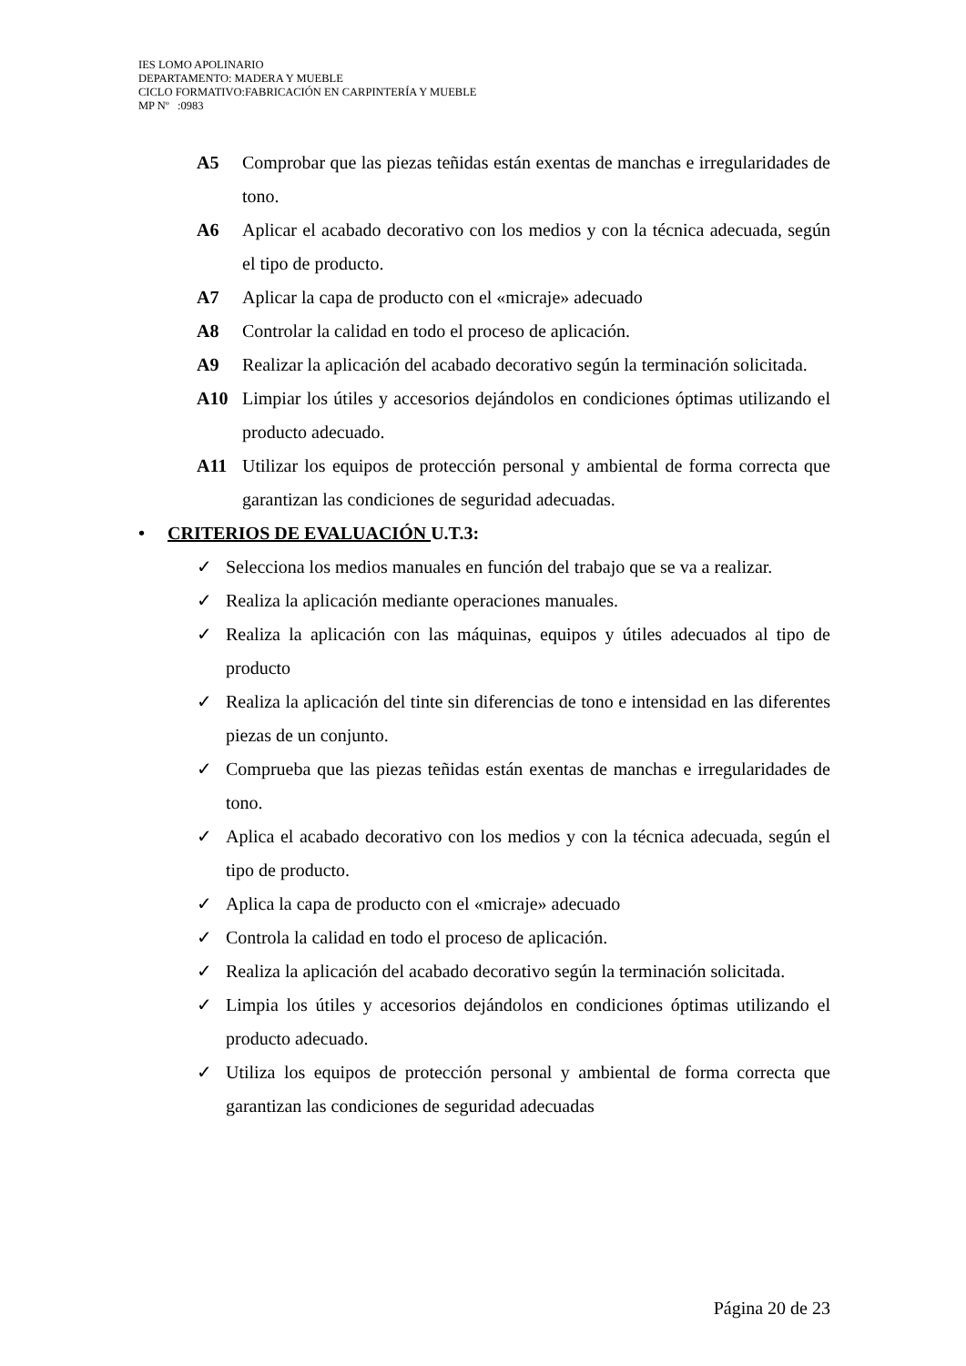IES LOMO APOLINARIO
DEPARTAMENTO: MADERA Y MUEBLE
CICLO FORMATIVO:FABRICACIÓN EN CARPINTERÍA Y MUEBLE
MP Nº :0983
A5 Comprobar que las piezas teñidas están exentas de manchas e irregularidades de tono.
A6 Aplicar el acabado decorativo con los medios y con la técnica adecuada, según el tipo de producto.
A7 Aplicar la capa de producto con el «micraje» adecuado
A8 Controlar la calidad en todo el proceso de aplicación.
A9 Realizar la aplicación del acabado decorativo según la terminación solicitada.
A10 Limpiar los útiles y accesorios dejándolos en condiciones óptimas utilizando el producto adecuado.
A11 Utilizar los equipos de protección personal y ambiental de forma correcta que garantizan las condiciones de seguridad adecuadas.
• CRITERIOS DE EVALUACIÓN U.T.3:
✓ Selecciona los medios manuales en función del trabajo que se va a realizar.
✓ Realiza la aplicación mediante operaciones manuales.
✓ Realiza la aplicación con las máquinas, equipos y útiles adecuados al tipo de producto
✓ Realiza la aplicación del tinte sin diferencias de tono e intensidad en las diferentes piezas de un conjunto.
✓ Comprueba que las piezas teñidas están exentas de manchas e irregularidades de tono.
✓ Aplica el acabado decorativo con los medios y con la técnica adecuada, según el tipo de producto.
✓ Aplica la capa de producto con el «micraje» adecuado
✓ Controla la calidad en todo el proceso de aplicación.
✓ Realiza la aplicación del acabado decorativo según la terminación solicitada.
✓ Limpia los útiles y accesorios dejándolos en condiciones óptimas utilizando el producto adecuado.
✓ Utiliza los equipos de protección personal y ambiental de forma correcta que garantizan las condiciones de seguridad adecuadas
Página 20 de 23